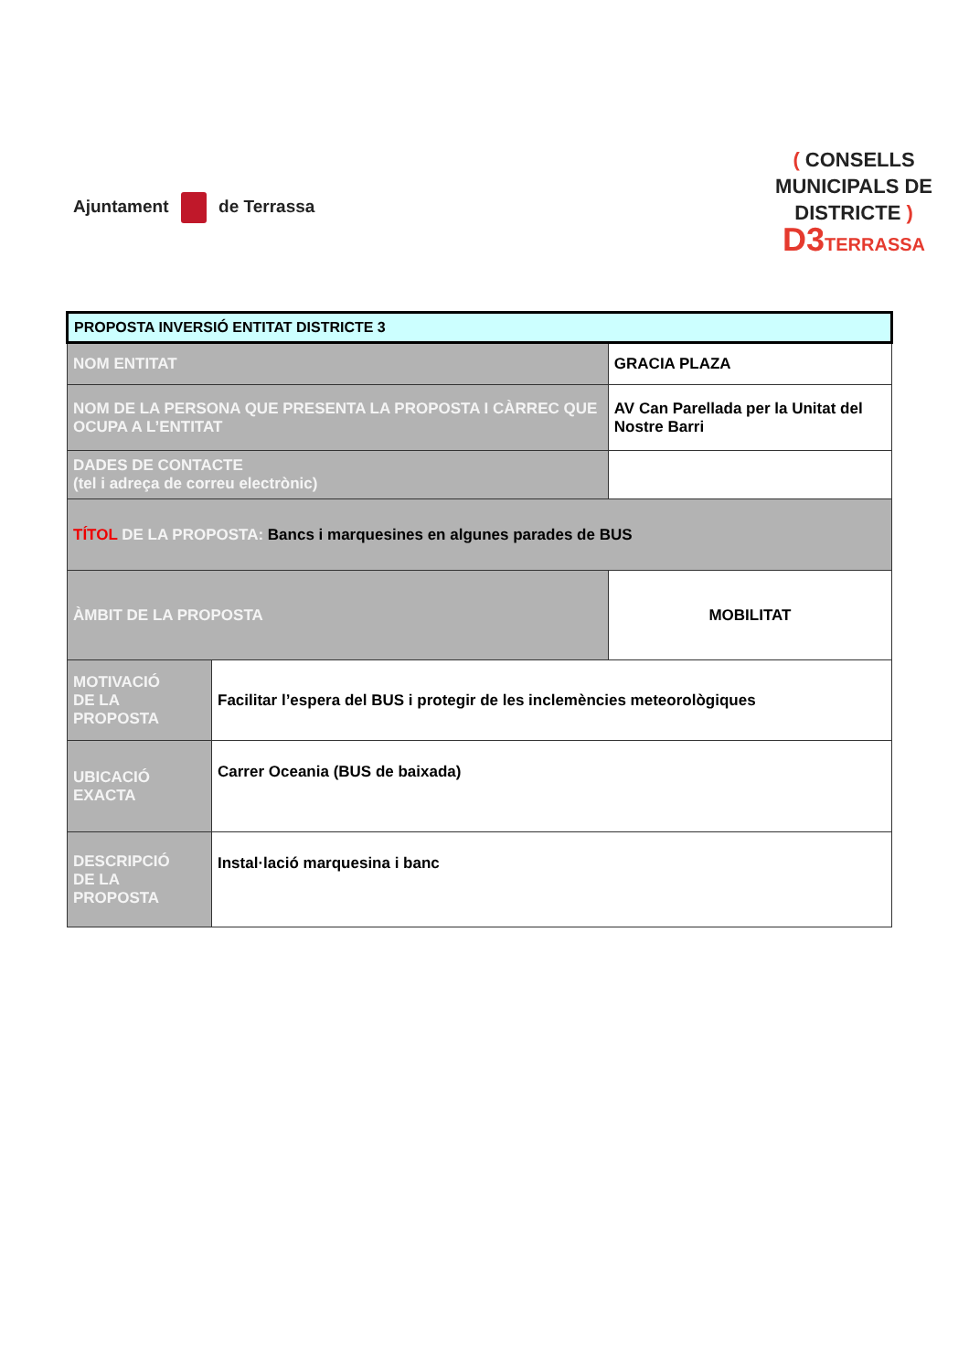Ajuntament de Terrassa
( CONSELLS
MUNICIPALS DE
DISTRICTE )
D3TERRASSA
| PROPOSTA INVERSIÓ ENTITAT DISTRICTE 3 | | |
| NOM ENTITAT | | GRACIA PLAZA |
| NOM DE LA PERSONA QUE PRESENTA LA PROPOSTA I CÀRREC QUE OCUPA A L’ENTITAT | | AV Can Parellada per la Unitat del Nostre Barri |
| DADES DE CONTACTE (tel i adreça de correu electrònic) | | |
| TÍTOL DE LA PROPOSTA: Bancs i marquesines en algunes parades de BUS | | |
| ÀMBIT DE LA PROPOSTA | | MOBILITAT |
| MOTIVACIÓ DE LA PROPOSTA | Facilitar l’espera del BUS i protegir de les inclemències meteorològiques | |
| UBICACIÓ EXACTA | Carrer Oceania (BUS de baixada) | |
| DESCRIPCIÓ DE LA PROPOSTA | Instal·lació marquesina i banc | |